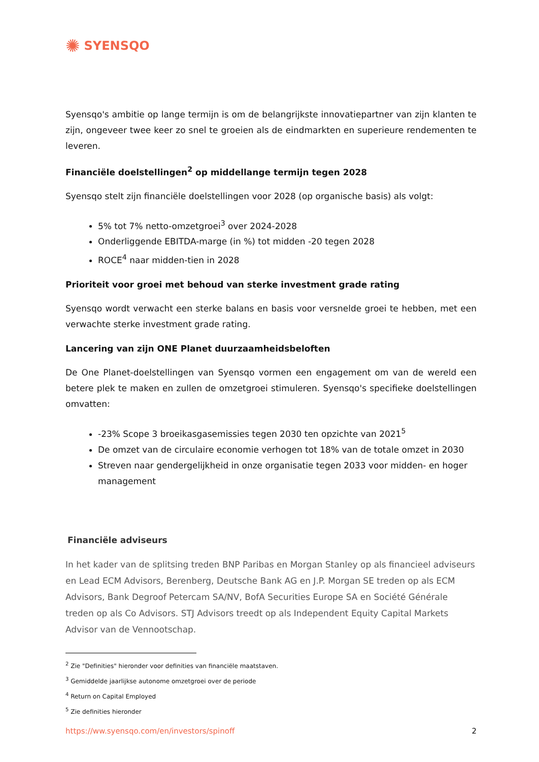✺ SYENSQO
Syensqo's ambitie op lange termijn is om de belangrijkste innovatiepartner van zijn klanten te zijn, ongeveer twee keer zo snel te groeien als de eindmarkten en superieure rendementen te leveren.
Financiële doelstellingen<sup>2</sup> op middellange termijn tegen 2028
Syensqo stelt zijn financiële doelstellingen voor 2028 (op organische basis) als volgt:
5% tot 7% netto-omzetgroei<sup>3</sup> over 2024-2028
Onderliggende EBITDA-marge (in %) tot midden -20 tegen 2028
ROCE<sup>4</sup> naar midden-tien in 2028
Prioriteit voor groei met behoud van sterke investment grade rating
Syensqo wordt verwacht een sterke balans en basis voor versnelde groei te hebben, met een verwachte sterke investment grade rating.
Lancering van zijn ONE Planet duurzaamheidsbeloften
De One Planet-doelstellingen van Syensqo vormen een engagement om van de wereld een betere plek te maken en zullen de omzetgroei stimuleren. Syensqo's specifieke doelstellingen omvatten:
-23% Scope 3 broeikasgasemissies tegen 2030 ten opzichte van 2021<sup>5</sup>
De omzet van de circulaire economie verhogen tot 18% van de totale omzet in 2030
Streven naar gendergelijkheid in onze organisatie tegen 2033 voor midden- en hoger management
Financiële adviseurs
In het kader van de splitsing treden BNP Paribas en Morgan Stanley op als financieel adviseurs en Lead ECM Advisors, Berenberg, Deutsche Bank AG en J.P. Morgan SE treden op als ECM Advisors, Bank Degroof Petercam SA/NV, BofA Securities Europe SA en Société Générale treden op als Co Advisors. STJ Advisors treedt op als Independent Equity Capital Markets Advisor van de Vennootschap.
<sup>2</sup> Zie "Definities" hieronder voor definities van financiële maatstaven.
<sup>3</sup> Gemiddelde jaarlijkse autonome omzetgroei over de periode
<sup>4</sup> Return on Capital Employed
<sup>5</sup> Zie definities hieronder
https://ww.syensqo.com/en/investors/spinoff 2